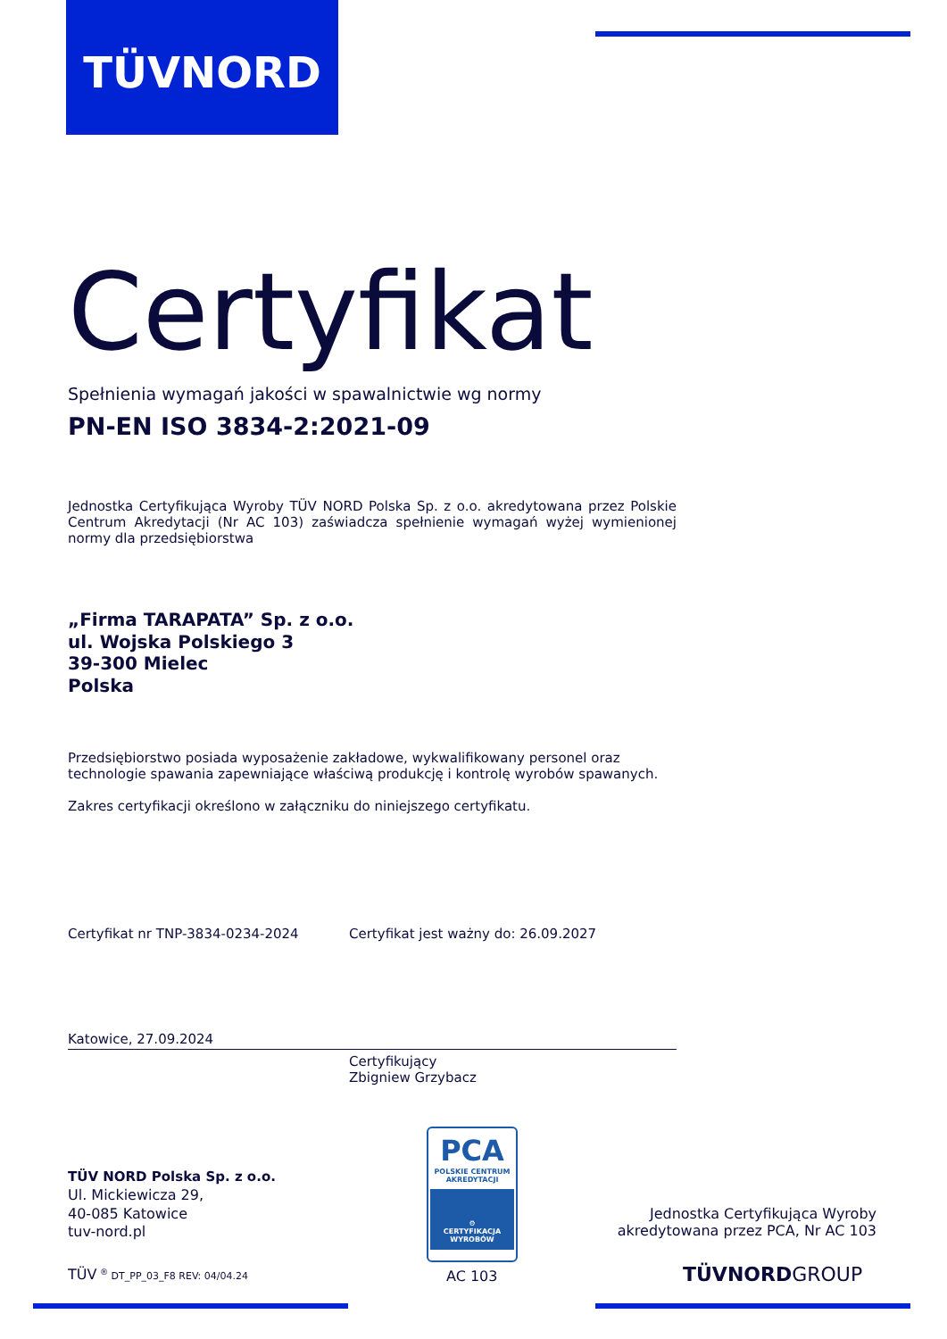TÜVNORD
Certyfikat
Spełnienia wymagań jakości w spawalnictwie wg normy
PN-EN ISO 3834-2:2021-09
Jednostka Certyfikująca Wyroby TÜV NORD Polska Sp. z o.o. akredytowana przez Polskie Centrum Akredytacji (Nr AC 103) zaświadcza spełnienie wymagań wyżej wymienionej normy dla przedsiębiorstwa
„Firma TARAPATA” Sp. z o.o.
ul. Wojska Polskiego 3
39-300 Mielec
Polska
Przedsiębiorstwo posiada wyposażenie zakładowe, wykwalifikowany personel oraz technologie spawania zapewniające właściwą produkcję i kontrolę wyrobów spawanych.
Zakres certyfikacji określono w załączniku do niniejszego certyfikatu.
Certyfikat nr TNP-3834-0234-2024 Certyfikat jest ważny do: 26.09.2027
Katowice, 27.09.2024
Certyfikujący
Zbigniew Grzybacz
TÜV NORD Polska Sp. z o.o.
Ul. Mickiewicza 29,
40-085 Katowice
tuv-nord.pl
TÜV <sup>®</sup> DT_PP_03_F8 REV: 04/04.24
PCA
POLSKIE CENTRUM
AKREDYTACJI
⚙
CERTYFIKACJA
WYROBÓW
AC 103
Jednostka Certyfikująca Wyroby akredytowana przez PCA, Nr AC 103
TÜVNORDGROUP